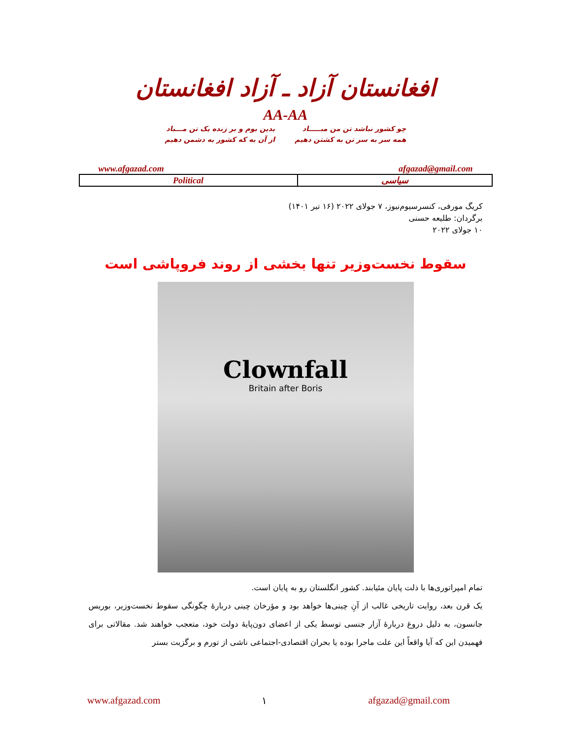افغانستان آزاد ـ آزاد افغانستان
AA-AA
چو کشور نباشد تن من مبـــــاد
همه سر به سر تن به کشتن دهیم
بدین بوم و بر زنده یک تن مـــباد
از آن به که کشور به دشمن دهیم
www.afgazad.com afgazad@gmail.com
| Political | سیاسی |
کریگ مورفی، کنسرسیوم‌نیوز، ۷ جولای ۲۰۲۲ (۱۶ تیر ۱۴۰۱)
برگردان: طلیعه حسنی
۱۰ جولای ۲۰۲۲
سقوط نخست‌وزیر تنها بخشی از روند فروپاشی است
Clownfall
Britain after Boris
تمام امپراتوری‌ها با ذلت پایان مئیابند. کشور انگلستان رو به پایان است.
یک قرن بعد، روایت تاریخی غالب از آنِ چینی‌ها خواهد بود و مؤرخان چینی دربارۀ چگونگی سقوط نخست‌وزیر، بوریس جانسون، به دلیل دروغ دربارۀ آزار جنسی توسط یکی از اعضای دون‌پایۀ دولت خود، متعجب خواهند شد. مقالاتی برای فهمیدن این که آیا واقعاً این علت ماجرا بوده یا بحران اقتصادی-اجتماعی ناشی از تورم و برگزیت بستر
www.afgazad.com ۱ afgazad@gmail.com